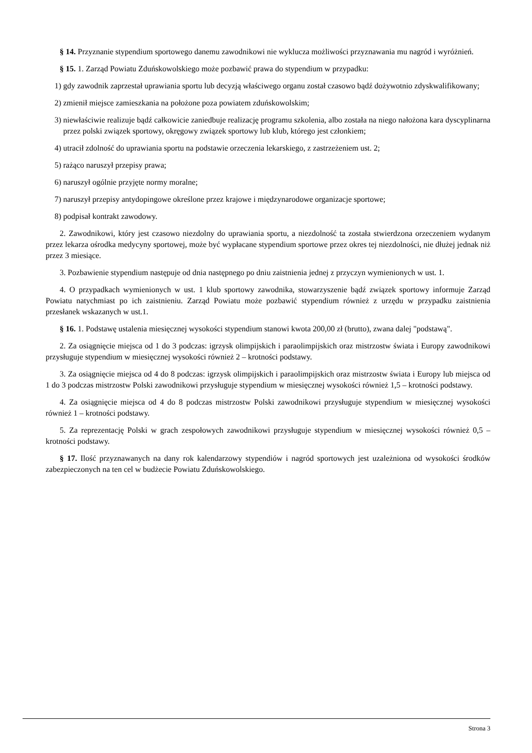§ 14. Przyznanie stypendium sportowego danemu zawodnikowi nie wyklucza możliwości przyznawania mu nagród i wyróżnień.
§ 15. 1. Zarząd Powiatu Zduńskowolskiego może pozbawić prawa do stypendium w przypadku:
1) gdy zawodnik zaprzestał uprawiania sportu lub decyzją właściwego organu został czasowo bądź dożywotnio zdyskwalifikowany;
2) zmienił miejsce zamieszkania na położone poza powiatem zduńskowolskim;
3) niewłaściwie realizuje bądź całkowicie zaniedbuje realizację programu szkolenia, albo została na niego nałożona kara dyscyplinarna przez polski związek sportowy, okręgowy związek sportowy lub klub, którego jest członkiem;
4) utracił zdolność do uprawiania sportu na podstawie orzeczenia lekarskiego, z zastrzeżeniem ust. 2;
5) rażąco naruszył przepisy prawa;
6) naruszył ogólnie przyjęte normy moralne;
7) naruszył przepisy antydopingowe określone przez krajowe i międzynarodowe organizacje sportowe;
8) podpisał kontrakt zawodowy.
2. Zawodnikowi, który jest czasowo niezdolny do uprawiania sportu, a niezdolność ta została stwierdzona orzeczeniem wydanym przez lekarza ośrodka medycyny sportowej, może być wypłacane stypendium sportowe przez okres tej niezdolności, nie dłużej jednak niż przez 3 miesiące.
3. Pozbawienie stypendium następuje od dnia następnego po dniu zaistnienia jednej z przyczyn wymienionych w ust. 1.
4. O przypadkach wymienionych w ust. 1 klub sportowy zawodnika, stowarzyszenie bądź związek sportowy informuje Zarząd Powiatu natychmiast po ich zaistnieniu. Zarząd Powiatu może pozbawić stypendium również z urzędu w przypadku zaistnienia przesłanek wskazanych w ust.1.
§ 16. 1. Podstawę ustalenia miesięcznej wysokości stypendium stanowi kwota 200,00 zł (brutto), zwana dalej "podstawą".
2. Za osiągnięcie miejsca od 1 do 3 podczas: igrzysk olimpijskich i paraolimpijskich oraz mistrzostw świata i Europy zawodnikowi przysługuje stypendium w miesięcznej wysokości również 2 – krotności podstawy.
3. Za osiągnięcie miejsca od 4 do 8 podczas: igrzysk olimpijskich i paraolimpijskich oraz mistrzostw świata i Europy lub miejsca od 1 do 3 podczas mistrzostw Polski zawodnikowi przysługuje stypendium w miesięcznej wysokości również 1,5 – krotności podstawy.
4. Za osiągnięcie miejsca od 4 do 8 podczas mistrzostw Polski zawodnikowi przysługuje stypendium w miesięcznej wysokości również 1 – krotności podstawy.
5. Za reprezentację Polski w grach zespołowych zawodnikowi przysługuje stypendium w miesięcznej wysokości również 0,5 – krotności podstawy.
§ 17. Ilość przyznawanych na dany rok kalendarzowy stypendiów i nagród sportowych jest uzależniona od wysokości środków zabezpieczonych na ten cel w budżecie Powiatu Zduńskowolskiego.
Strona 3